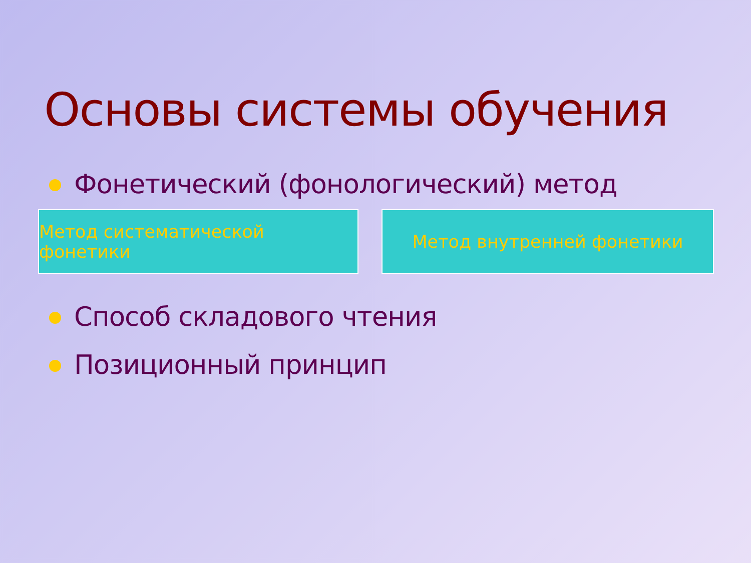Основы системы обучения
Фонетический (фонологический) метод
Метод систематической фонетики Метод внутренней фонетики
Способ складового чтения
Позиционный принцип